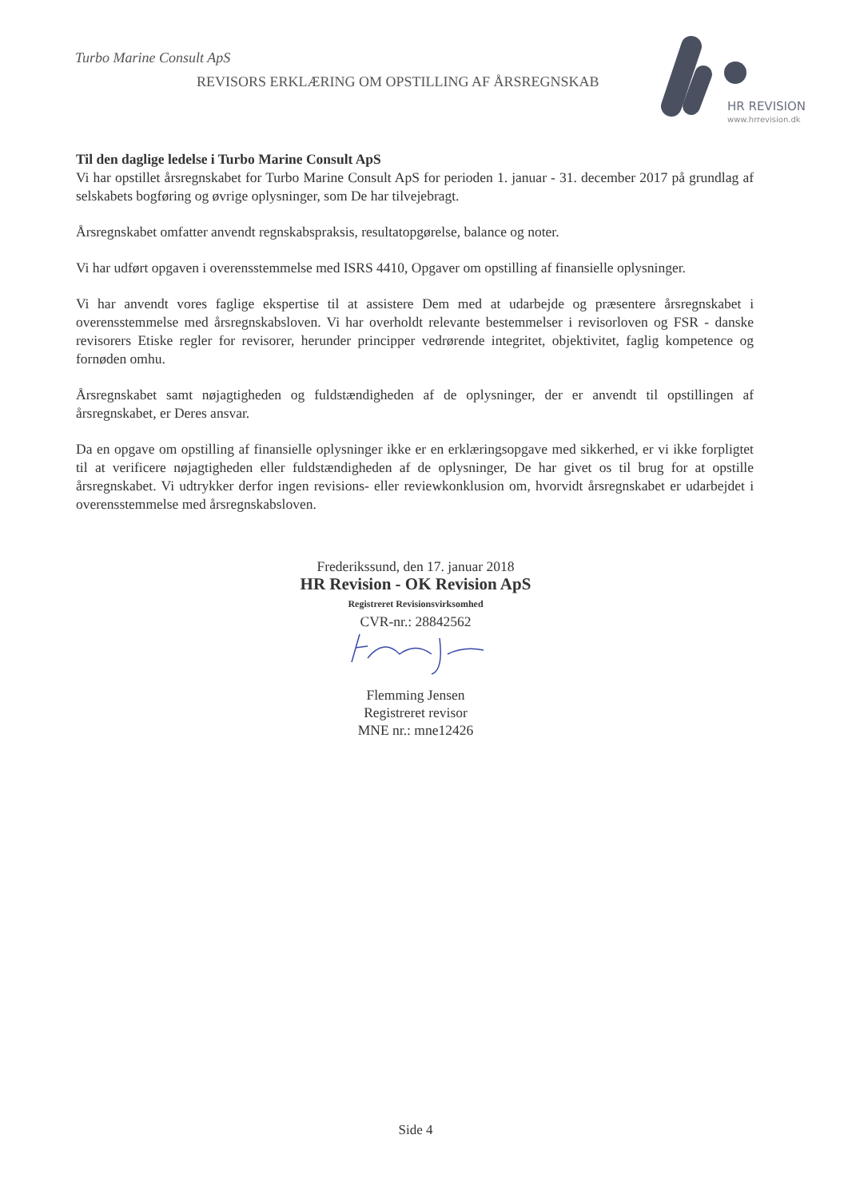Turbo Marine Consult ApS
REVISORS ERKLÆRING OM OPSTILLING AF ÅRSREGNSKAB
HR REVISION
www.hrrevision.dk
Til den daglige ledelse i Turbo Marine Consult ApS
Vi har opstillet årsregnskabet for Turbo Marine Consult ApS for perioden 1. januar - 31. december 2017 på grundlag af selskabets bogføring og øvrige oplysninger, som De har tilvejebragt.
Årsregnskabet omfatter anvendt regnskabspraksis, resultatopgørelse, balance og noter.
Vi har udført opgaven i overensstemmelse med ISRS 4410, Opgaver om opstilling af finansielle oplysninger.
Vi har anvendt vores faglige ekspertise til at assistere Dem med at udarbejde og præsentere årsregnskabet i overensstemmelse med årsregnskabsloven. Vi har overholdt relevante bestemmelser i revisorloven og FSR - danske revisorers Etiske regler for revisorer, herunder principper vedrørende integritet, objektivitet, faglig kompetence og fornøden omhu.
Årsregnskabet samt nøjagtigheden og fuldstændigheden af de oplysninger, der er anvendt til opstillingen af årsregnskabet, er Deres ansvar.
Da en opgave om opstilling af finansielle oplysninger ikke er en erklæringsopgave med sikkerhed, er vi ikke forpligtet til at verificere nøjagtigheden eller fuldstændigheden af de oplysninger, De har givet os til brug for at opstille årsregnskabet. Vi udtrykker derfor ingen revisions- eller reviewkonklusion om, hvorvidt årsregnskabet er udarbejdet i overensstemmelse med årsregnskabsloven.
Frederikssund, den 17. januar 2018
HR Revision - OK Revision ApS
Registreret Revisionsvirksomhed
CVR-nr.: 28842562
Flemming Jensen
Registreret revisor
MNE nr.: mne12426
Side 4